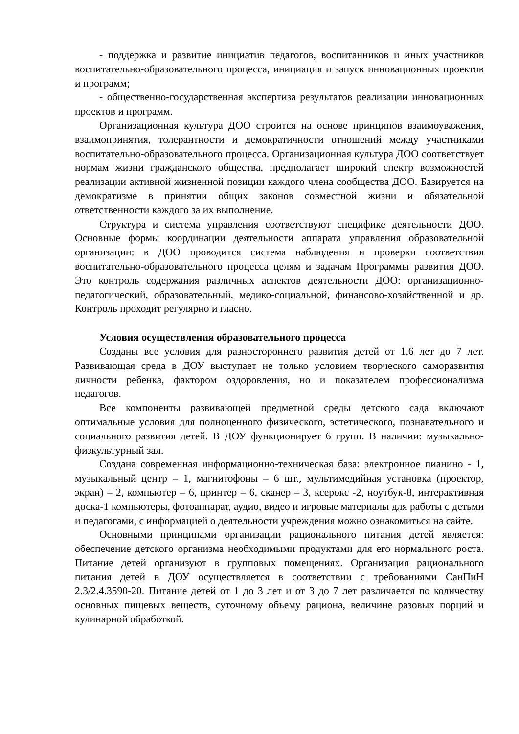- поддержка и развитие инициатив педагогов, воспитанников и иных участников воспитательно-образовательного процесса, инициация и запуск инновационных проектов и программ;
- общественно-государственная экспертиза результатов реализации инновационных проектов и программ.
Организационная культура ДОО строится на основе принципов взаимоуважения, взаимопринятия, толерантности и демократичности отношений между участниками воспитательно-образовательного процесса. Организационная культура ДОО соответствует нормам жизни гражданского общества, предполагает широкий спектр возможностей реализации активной жизненной позиции каждого члена сообщества ДОО. Базируется на демократизме в принятии общих законов совместной жизни и обязательной ответственности каждого за их выполнение.
Структура и система управления соответствуют специфике деятельности ДОО. Основные формы координации деятельности аппарата управления образовательной организации: в ДОО проводится система наблюдения и проверки соответствия воспитательно-образовательного процесса целям и задачам Программы развития ДОО. Это контроль содержания различных аспектов деятельности ДОО: организационно-педагогический, образовательный, медико-социальной, финансово-хозяйственной и др. Контроль проходит регулярно и гласно.
Условия осуществления образовательного процесса
Созданы все условия для разностороннего развития детей от 1,6 лет до 7 лет. Развивающая среда в ДОУ выступает не только условием творческого саморазвития личности ребенка, фактором оздоровления, но и показателем профессионализма педагогов.
Все компоненты развивающей предметной среды детского сада включают оптимальные условия для полноценного физического, эстетического, познавательного и социального развития детей. В ДОУ функционирует 6 групп. В наличии: музыкально-физкультурный зал.
Создана современная информационно-техническая база: электронное пианино - 1, музыкальный центр – 1, магнитофоны – 6 шт., мультимедийная установка (проектор, экран) – 2, компьютер – 6, принтер – 6, сканер – 3, ксерокс -2, ноутбук-8, интерактивная доска-1 компьютеры, фотоаппарат, аудио, видео и игровые материалы для работы с детьми и педагогами, с информацией о деятельности учреждения можно ознакомиться на сайте.
Основными принципами организации рационального питания детей является: обеспечение детского организма необходимыми продуктами для его нормального роста. Питание детей организуют в групповых помещениях. Организация рационального питания детей в ДОУ осуществляется в соответствии с требованиями СанПиН 2.3/2.4.3590-20. Питание детей от 1 до 3 лет и от 3 до 7 лет различается по количеству основных пищевых веществ, суточному объему рациона, величине разовых порций и кулинарной обработкой.